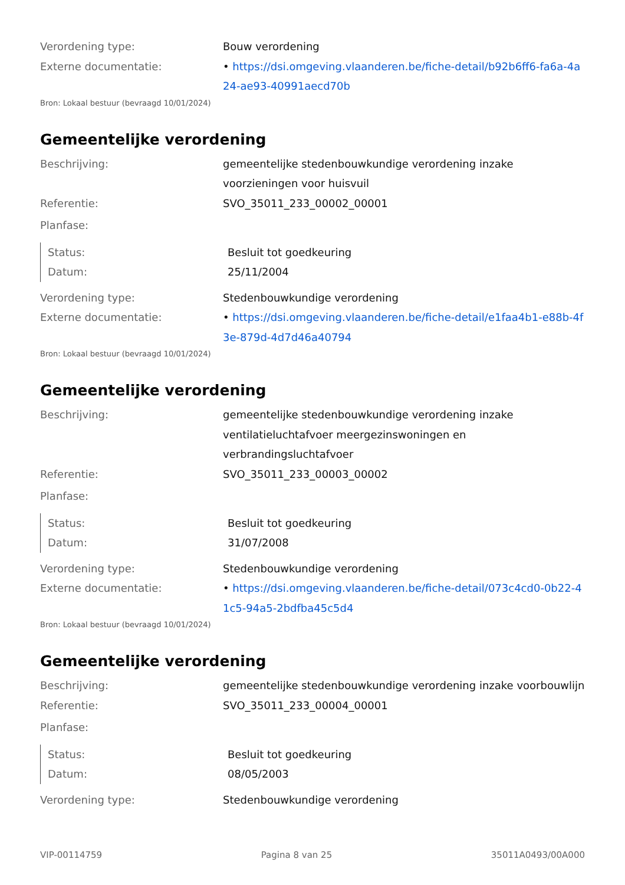Verordening type: Bouw verordening
Externe documentatie: • https://dsi.omgeving.vlaanderen.be/fiche-detail/b92b6ff6-fa6a-4a24-ae93-40991aecd70b
Bron: Lokaal bestuur (bevraagd 10/01/2024)
Gemeentelijke verordening
Beschrijving: gemeentelijke stedenbouwkundige verordening inzake voorzieningen voor huisvuil
Referentie: SVO_35011_233_00002_00001
Planfase:
Status: Besluit tot goedkeuring
Datum: 25/11/2004
Verordening type: Stedenbouwkundige verordening
Externe documentatie: • https://dsi.omgeving.vlaanderen.be/fiche-detail/e1faa4b1-e88b-4f3e-879d-4d7d46a40794
Bron: Lokaal bestuur (bevraagd 10/01/2024)
Gemeentelijke verordening
Beschrijving: gemeentelijke stedenbouwkundige verordening inzake ventilatieluchtafvoer meergezinswoningen en verbrandingsluchtafvoer
Referentie: SVO_35011_233_00003_00002
Planfase:
Status: Besluit tot goedkeuring
Datum: 31/07/2008
Verordening type: Stedenbouwkundige verordening
Externe documentatie: • https://dsi.omgeving.vlaanderen.be/fiche-detail/073c4cd0-0b22-41c5-94a5-2bdfba45c5d4
Bron: Lokaal bestuur (bevraagd 10/01/2024)
Gemeentelijke verordening
Beschrijving: gemeentelijke stedenbouwkundige verordening inzake voorbouwlijn
Referentie: SVO_35011_233_00004_00001
Planfase:
Status: Besluit tot goedkeuring
Datum: 08/05/2003
Verordening type: Stedenbouwkundige verordening
VIP-00114759 Pagina 8 van 25 35011A0493/00A000